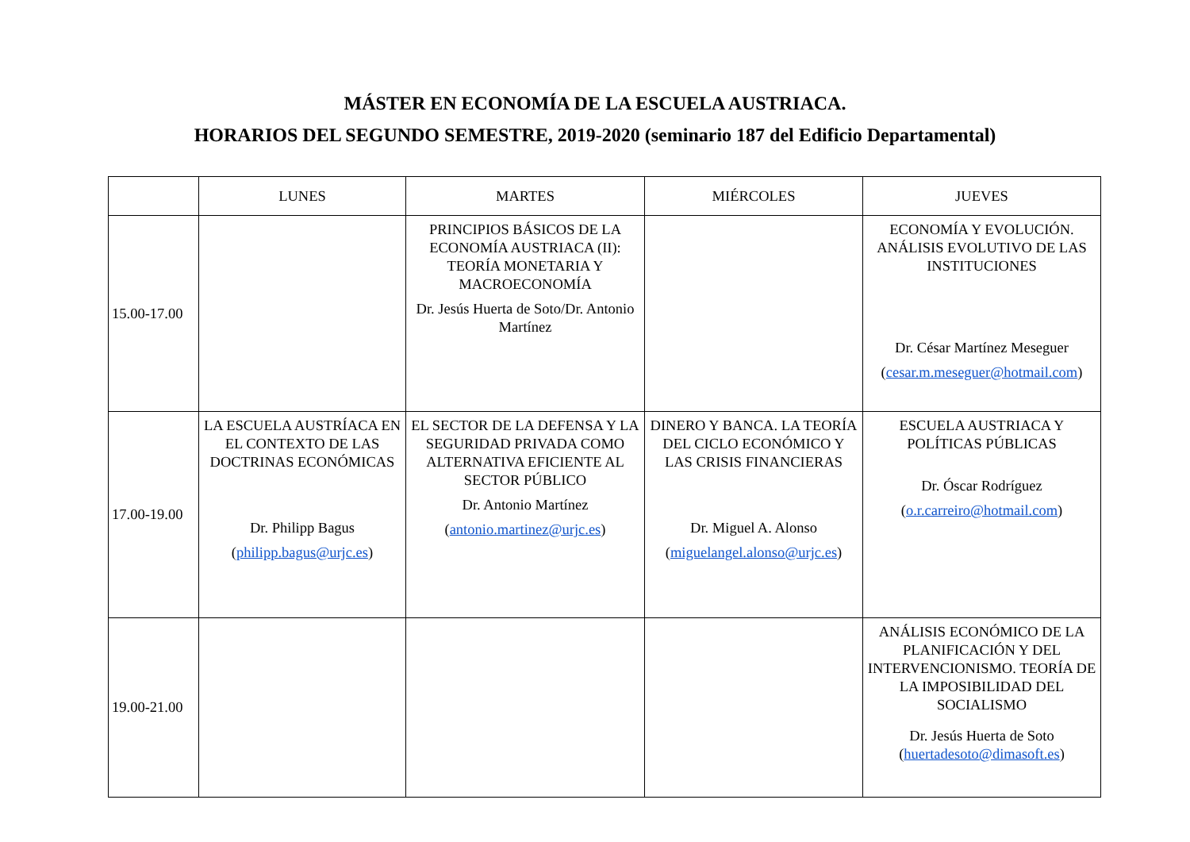MÁSTER EN ECONOMÍA DE LA ESCUELA AUSTRIACA.
HORARIOS DEL SEGUNDO SEMESTRE, 2019-2020 (seminario 187 del Edificio Departamental)
| | LUNES | MARTES | MIÉRCOLES | JUEVES |
| --- | --- | --- | --- | --- |
| 15.00-17.00 | | PRINCIPIOS BÁSICOS DE LA ECONOMÍA AUSTRIACA (II): TEORÍA MONETARIA Y MACROECONOMÍA Dr. Jesús Huerta de Soto/Dr. Antonio Martínez | | ECONOMÍA Y EVOLUCIÓN. ANÁLISIS EVOLUTIVO DE LAS INSTITUCIONES Dr. César Martínez Meseguer ( cesar.m.meseguer@hotmail.com ) |
| 17.00-19.00 | LA ESCUELA AUSTRÍACA EN EL CONTEXTO DE LAS DOCTRINAS ECONÓMICAS Dr. Philipp Bagus ( philipp.bagus@urjc.es ) | EL SECTOR DE LA DEFENSA Y LA SEGURIDAD PRIVADA COMO ALTERNATIVA EFICIENTE AL SECTOR PÚBLICO Dr. Antonio Martínez ( antonio.martinez@urjc.es ) | DINERO Y BANCA. LA TEORÍA DEL CICLO ECONÓMICO Y LAS CRISIS FINANCIERAS Dr. Miguel A. Alonso ( miguelangel.alonso@urjc.es ) | ESCUELA AUSTRIACA Y POLÍTICAS PÚBLICAS Dr. Óscar Rodríguez ( o.r.carreiro@hotmail.com ) |
| 19.00-21.00 | | | | ANÁLISIS ECONÓMICO DE LA PLANIFICACIÓN Y DEL INTERVENCIONISMO. TEORÍA DE LA IMPOSIBILIDAD DEL SOCIALISMO Dr. Jesús Huerta de Soto ( huertadesoto@dimasoft.es ) |